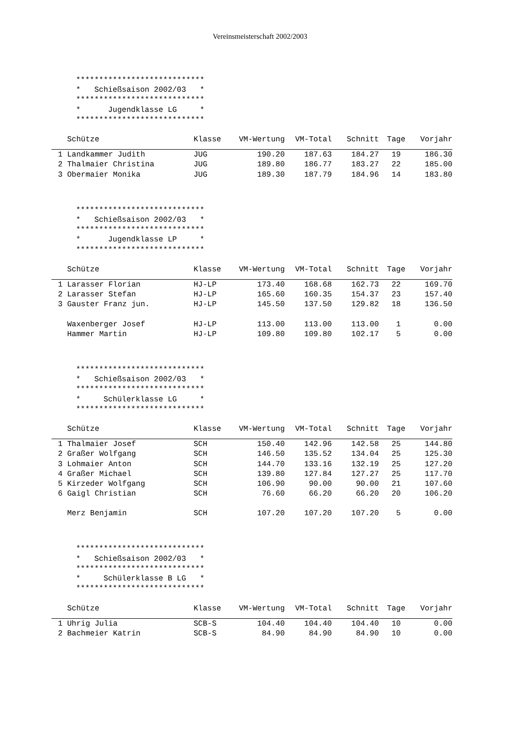Vereinsmeisterschaft 2002/2003
****************************
*   Schießsaison 2002/03   *
****************************
*      Jugendklasse LG     *
****************************
| | Schütze | Klasse | VM-Wertung | VM-Total | Schnitt | Tage | Vorjahr |
| --- | --- | --- | --- | --- | --- | --- | --- |
| 1 | Landkammer Judith | JUG | 190.20 | 187.63 | 184.27 | 19 | 186.30 |
| 2 | Thalmaier Christina | JUG | 189.80 | 186.77 | 183.27 | 22 | 185.00 |
| 3 | Obermaier Monika | JUG | 189.30 | 187.79 | 184.96 | 14 | 183.80 |
****************************
*   Schießsaison 2002/03   *
****************************
*      Jugendklasse LP     *
****************************
| | Schütze | Klasse | VM-Wertung | VM-Total | Schnitt | Tage | Vorjahr |
| --- | --- | --- | --- | --- | --- | --- | --- |
| 1 | Larasser Florian | HJ-LP | 173.40 | 168.68 | 162.73 | 22 | 169.70 |
| 2 | Larasser Stefan | HJ-LP | 165.60 | 160.35 | 154.37 | 23 | 157.40 |
| 3 | Gauster Franz jun. | HJ-LP | 145.50 | 137.50 | 129.82 | 18 | 136.50 |
| | Waxenberger Josef | HJ-LP | 113.00 | 113.00 | 113.00 | 1 | 0.00 |
| | Hammer Martin | HJ-LP | 109.80 | 109.80 | 102.17 | 5 | 0.00 |
****************************
*   Schießsaison 2002/03   *
****************************
*     Schülerklasse LG     *
****************************
| | Schütze | Klasse | VM-Wertung | VM-Total | Schnitt | Tage | Vorjahr |
| --- | --- | --- | --- | --- | --- | --- | --- |
| 1 | Thalmaier Josef | SCH | 150.40 | 142.96 | 142.58 | 25 | 144.80 |
| 2 | Graßer Wolfgang | SCH | 146.50 | 135.52 | 134.04 | 25 | 125.30 |
| 3 | Lohmaier Anton | SCH | 144.70 | 133.16 | 132.19 | 25 | 127.20 |
| 4 | Graßer Michael | SCH | 139.80 | 127.84 | 127.27 | 25 | 117.70 |
| 5 | Kirzeder Wolfgang | SCH | 106.90 | 90.00 | 90.00 | 21 | 107.60 |
| 6 | Gaigl Christian | SCH | 76.60 | 66.20 | 66.20 | 20 | 106.20 |
| | Merz Benjamin | SCH | 107.20 | 107.20 | 107.20 | 5 | 0.00 |
****************************
*   Schießsaison 2002/03   *
****************************
*     Schülerklasse B LG   *
****************************
| | Schütze | Klasse | VM-Wertung | VM-Total | Schnitt | Tage | Vorjahr |
| --- | --- | --- | --- | --- | --- | --- | --- |
| 1 | Uhrig Julia | SCB-S | 104.40 | 104.40 | 104.40 | 10 | 0.00 |
| 2 | Bachmeier Katrin | SCB-S | 84.90 | 84.90 | 84.90 | 10 | 0.00 |